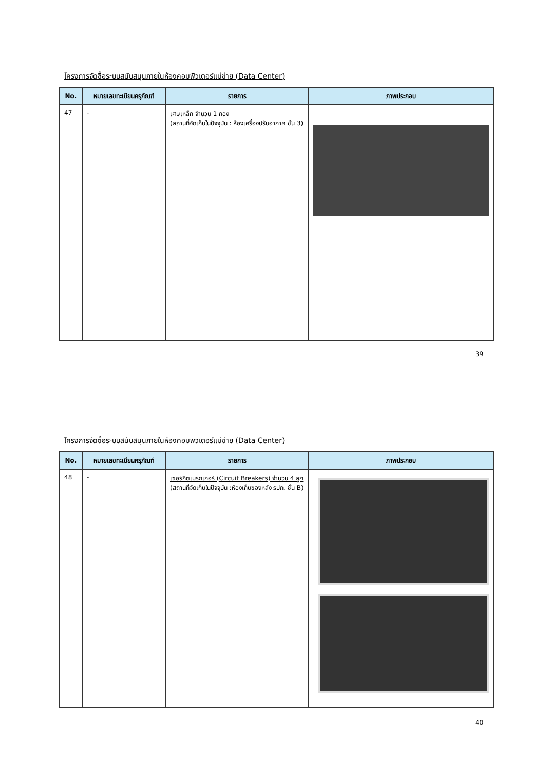โครงการจัดซื้อระบบสนับสนุนภายในห้องคอมพิวเตอร์แม่ข่าย (Data Center)
| No. | หมายเลขทะเบียนครุภัณฑ์ | รายการ | ภาพประกอบ |
| --- | --- | --- | --- |
| 47 | - | เศษเหล็ก จำนวน 1 กอง (สถานที่จัดเก็บในปัจจุบัน : ห้องเครื่องปรับอากาศ ชั้น 3) | |
39
โครงการจัดซื้อระบบสนับสนุนภายในห้องคอมพิวเตอร์แม่ข่าย (Data Center)
| No. | หมายเลขทะเบียนครุภัณฑ์ | รายการ | ภาพประกอบ |
| --- | --- | --- | --- |
| 48 | - | เซอร์กิตเบรกเกอร์ (Circuit Breakers) จำนวน 4 ลูก (สถานที่จัดเก็บในปัจจุบัน :ห้องเก็บของหลัง รปภ. ชั้น B) | |
40